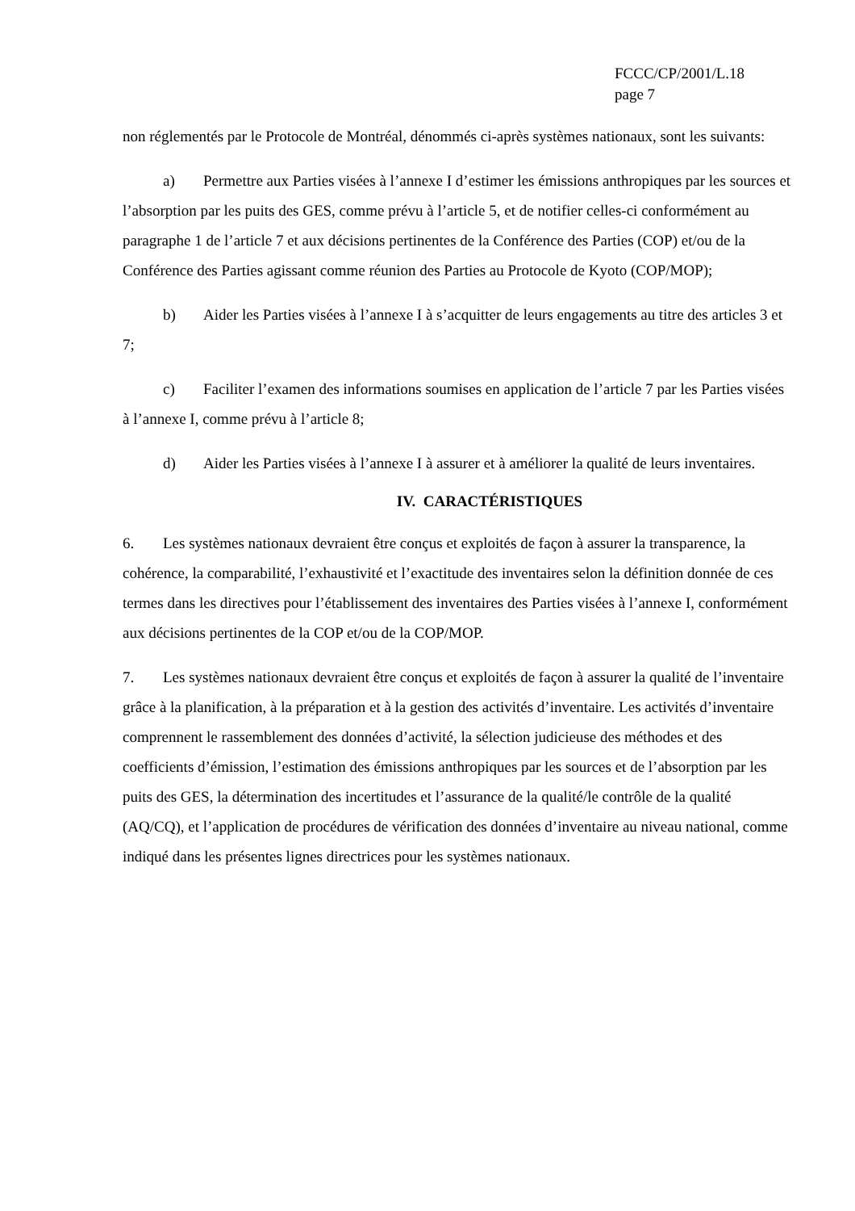FCCC/CP/2001/L.18
page 7
non réglementés par le Protocole de Montréal, dénommés ci-après systèmes nationaux, sont les suivants:
a) Permettre aux Parties visées à l’annexe I d’estimer les émissions anthropiques par les sources et l’absorption par les puits des GES, comme prévu à l’article 5, et de notifier celles-ci conformément au paragraphe 1 de l’article 7 et aux décisions pertinentes de la Conférence des Parties (COP) et/ou de la Conférence des Parties agissant comme réunion des Parties au Protocole de Kyoto (COP/MOP);
b) Aider les Parties visées à l’annexe I à s’acquitter de leurs engagements au titre des articles 3 et 7;
c) Faciliter l’examen des informations soumises en application de l’article 7 par les Parties visées à l’annexe I, comme prévu à l’article 8;
d) Aider les Parties visées à l’annexe I à assurer et à améliorer la qualité de leurs inventaires.
IV. CARACTÉRISTIQUES
6. Les systèmes nationaux devraient être conçus et exploités de façon à assurer la transparence, la cohérence, la comparabilité, l’exhaustivité et l’exactitude des inventaires selon la définition donnée de ces termes dans les directives pour l’établissement des inventaires des Parties visées à l’annexe I, conformément aux décisions pertinentes de la COP et/ou de la COP/MOP.
7. Les systèmes nationaux devraient être conçus et exploités de façon à assurer la qualité de l’inventaire grâce à la planification, à la préparation et à la gestion des activités d’inventaire. Les activités d’inventaire comprennent le rassemblement des données d’activité, la sélection judicieuse des méthodes et des coefficients d’émission, l’estimation des émissions anthropiques par les sources et de l’absorption par les puits des GES, la détermination des incertitudes et l’assurance de la qualité/le contrôle de la qualité (AQ/CQ), et l’application de procédures de vérification des données d’inventaire au niveau national, comme indiqué dans les présentes lignes directrices pour les systèmes nationaux.